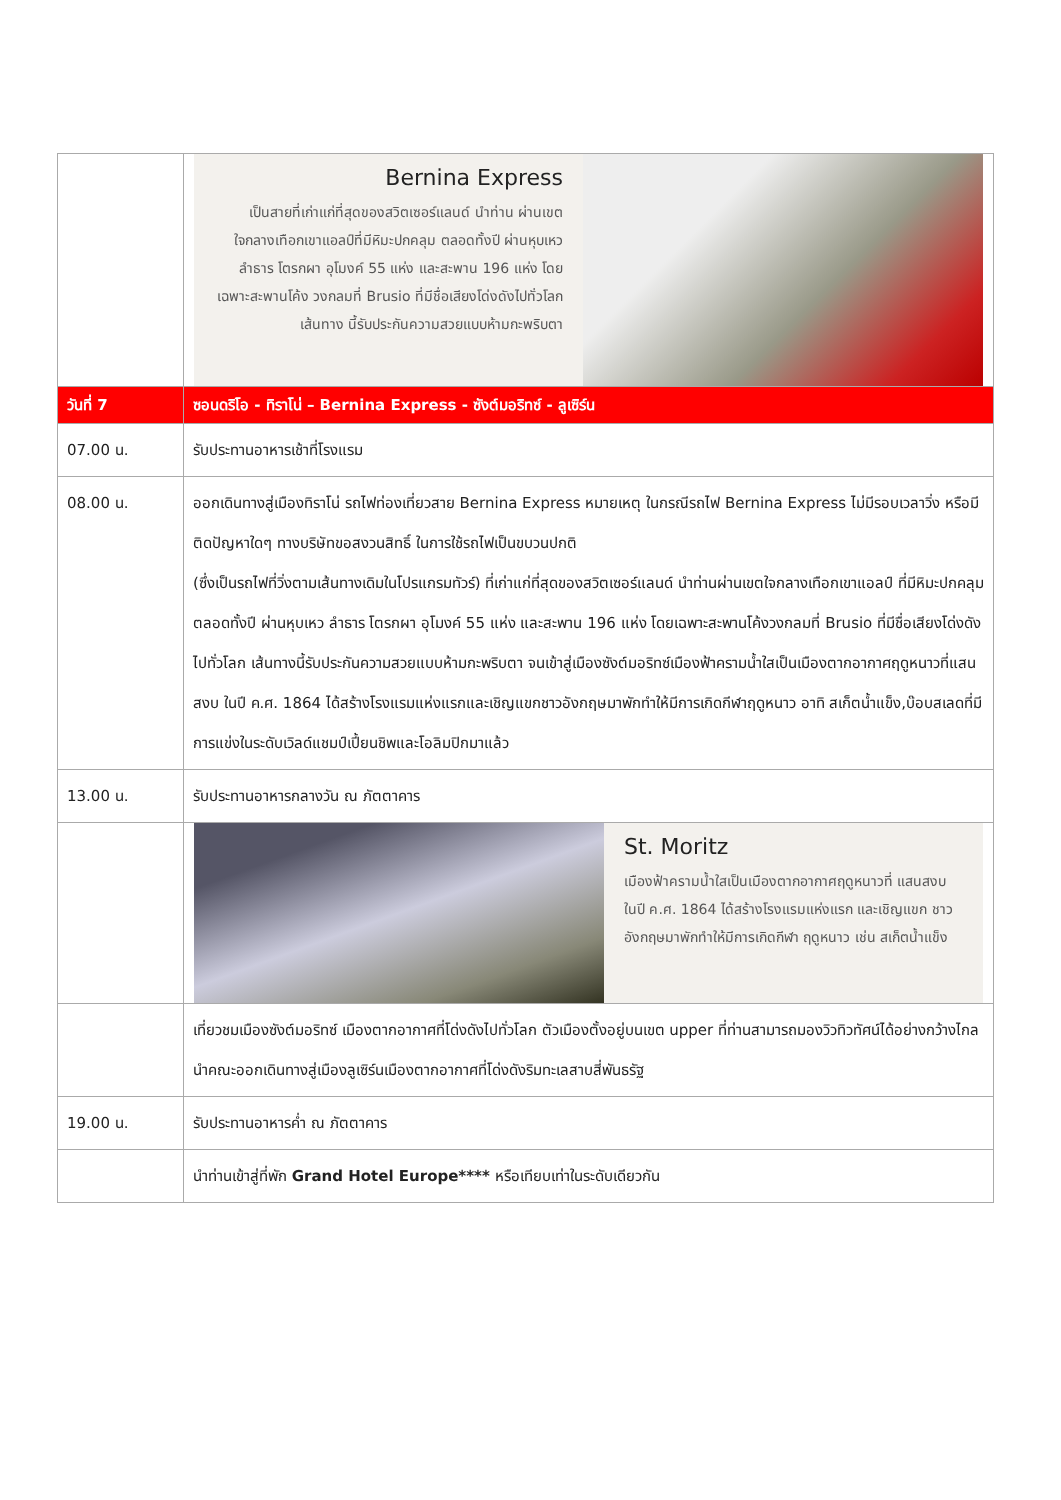| | Bernina Express เป็นสายที่เก่าแก่ที่สุดของสวิตเซอร์แลนด์ นำท่าน ผ่านเขตใจกลางเทือกเขาแอลป์ที่มีหิมะปกคลุม ตลอดทั้งปี ผ่านหุบเหว ลำธาร โตรกผา อุโมงค์ 55 แห่ง และสะพาน 196 แห่ง โดยเฉพาะสะพานโค้ง วงกลมที่ Brusio ที่มีชื่อเสียงโด่งดังไปทั่วโลก เส้นทาง นี้รับประกันความสวยแบบห้ามกะพริบตา |
| วันที่ 7 | ซอนดริโอ - ทิราโน่ – Bernina Express - ซังต์มอริทซ์ - ลูเซิร์น |
| 07.00 น. | รับประทานอาหารเช้าที่โรงแรม |
| 08.00 น. | ออกเดินทางสู่เมืองทิราโน่ รถไฟท่องเที่ยวสาย Bernina Express หมายเหตุ ในกรณีรถไฟ Bernina Express ไม่มีรอบเวลาวิ่ง หรือมีติดปัญหาใดๆ ทางบริษัทขอสงวนสิทธิ์ ในการใช้รถไฟเป็นขบวนปกติ (ซึ่งเป็นรถไฟที่วิ่งตามเส้นทางเดิมในโปรแกรมทัวร์) ที่เก่าแก่ที่สุดของสวิตเซอร์แลนด์ นำท่านผ่านเขตใจกลางเทือกเขาแอลป์ ที่มีหิมะปกคลุมตลอดทั้งปี ผ่านหุบเหว ลำธาร โตรกผา อุโมงค์ 55 แห่ง และสะพาน 196 แห่ง โดยเฉพาะสะพานโค้งวงกลมที่ Brusio ที่มีชื่อเสียงโด่งดังไปทั่วโลก เส้นทางนี้รับประกันความสวยแบบห้ามกะพริบตา จนเข้าสู่เมืองซังต์มอริทซ์เมืองฟ้าครามน้ำใสเป็นเมืองตากอากาศฤดูหนาวที่แสนสงบ ในปี ค.ศ. 1864 ได้สร้างโรงแรมแห่งแรกและเชิญแขกชาวอังกฤษมาพักทำให้มีการเกิดกีฬาฤดูหนาว อาทิ สเก็ตน้ำแข็ง,บ๊อบสเลดที่มีการแข่งในระดับเวิลด์แชมป์เปี้ยนชิพและโอลิมปิกมาแล้ว |
| 13.00 น. | รับประทานอาหารกลางวัน ณ ภัตตาคาร |
| | St. Moritz เมืองฟ้าครามน้ำใสเป็นเมืองตากอากาศฤดูหนาวที่ แสนสงบ ในปี ค.ศ. 1864 ได้สร้างโรงแรมแห่งแรก และเชิญแขก ชาวอังกฤษมาพักทำให้มีการเกิดกีฬา ฤดูหนาว เช่น สเก็ตน้ำแข็ง |
| | เที่ยวชมเมืองซังต์มอริทซ์ เมืองตากอากาศที่โด่งดังไปทั่วโลก ตัวเมืองตั้งอยู่บนเขต upper ที่ท่านสามารถมองวิวทิวทัศน์ได้อย่างกว้างไกล นำคณะออกเดินทางสู่เมืองลูเซิร์นเมืองตากอากาศที่โด่งดังริมทะเลสาบสี่พันธรัฐ |
| 19.00 น. | รับประทานอาหารค่ำ ณ ภัตตาคาร |
| | นำท่านเข้าสู่ที่พัก Grand Hotel Europe**** หรือเทียบเท่าในระดับเดียวกัน |